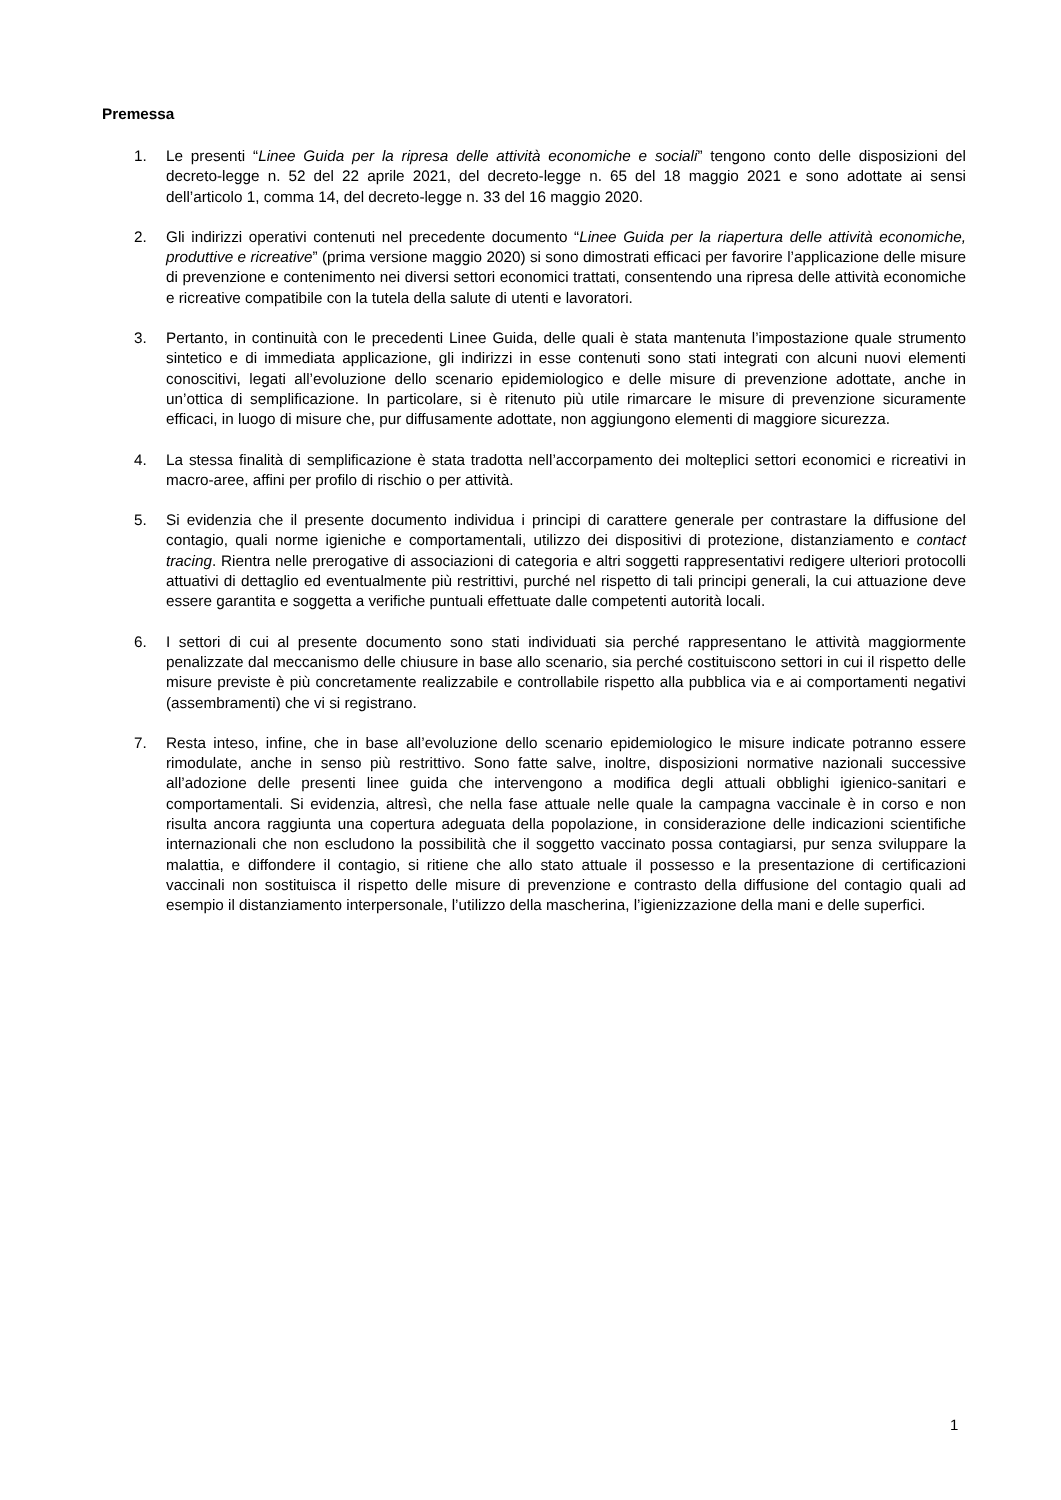Premessa
1. Le presenti “Linee Guida per la ripresa delle attività economiche e sociali” tengono conto delle disposizioni del decreto-legge n. 52 del 22 aprile 2021, del decreto-legge n. 65 del 18 maggio 2021 e sono adottate ai sensi dell’articolo 1, comma 14, del decreto-legge n. 33 del 16 maggio 2020.
2. Gli indirizzi operativi contenuti nel precedente documento “Linee Guida per la riapertura delle attività economiche, produttive e ricreative” (prima versione maggio 2020) si sono dimostrati efficaci per favorire l’applicazione delle misure di prevenzione e contenimento nei diversi settori economici trattati, consentendo una ripresa delle attività economiche e ricreative compatibile con la tutela della salute di utenti e lavoratori.
3. Pertanto, in continuità con le precedenti Linee Guida, delle quali è stata mantenuta l’impostazione quale strumento sintetico e di immediata applicazione, gli indirizzi in esse contenuti sono stati integrati con alcuni nuovi elementi conoscitivi, legati all’evoluzione dello scenario epidemiologico e delle misure di prevenzione adottate, anche in un’ottica di semplificazione. In particolare, si è ritenuto più utile rimarcare le misure di prevenzione sicuramente efficaci, in luogo di misure che, pur diffusamente adottate, non aggiungono elementi di maggiore sicurezza.
4. La stessa finalità di semplificazione è stata tradotta nell’accorpamento dei molteplici settori economici e ricreativi in macro-aree, affini per profilo di rischio o per attività.
5. Si evidenzia che il presente documento individua i principi di carattere generale per contrastare la diffusione del contagio, quali norme igieniche e comportamentali, utilizzo dei dispositivi di protezione, distanziamento e contact tracing. Rientra nelle prerogative di associazioni di categoria e altri soggetti rappresentativi redigere ulteriori protocolli attuativi di dettaglio ed eventualmente più restrittivi, purché nel rispetto di tali principi generali, la cui attuazione deve essere garantita e soggetta a verifiche puntuali effettuate dalle competenti autorità locali.
6. I settori di cui al presente documento sono stati individuati sia perché rappresentano le attività maggiormente penalizzate dal meccanismo delle chiusure in base allo scenario, sia perché costituiscono settori in cui il rispetto delle misure previste è più concretamente realizzabile e controllabile rispetto alla pubblica via e ai comportamenti negativi (assembramenti) che vi si registrano.
7. Resta inteso, infine, che in base all’evoluzione dello scenario epidemiologico le misure indicate potranno essere rimodulate, anche in senso più restrittivo. Sono fatte salve, inoltre, disposizioni normative nazionali successive all’adozione delle presenti linee guida che intervengono a modifica degli attuali obblighi igienico-sanitari e comportamentali. Si evidenzia, altresì, che nella fase attuale nelle quale la campagna vaccinale è in corso e non risulta ancora raggiunta una copertura adeguata della popolazione, in considerazione delle indicazioni scientifiche internazionali che non escludono la possibilità che il soggetto vaccinato possa contagiarsi, pur senza sviluppare la malattia, e diffondere il contagio, si ritiene che allo stato attuale il possesso e la presentazione di certificazioni vaccinali non sostituisca il rispetto delle misure di prevenzione e contrasto della diffusione del contagio quali ad esempio il distanziamento interpersonale, l’utilizzo della mascherina, l’igienizzazione della mani e delle superfici.
1